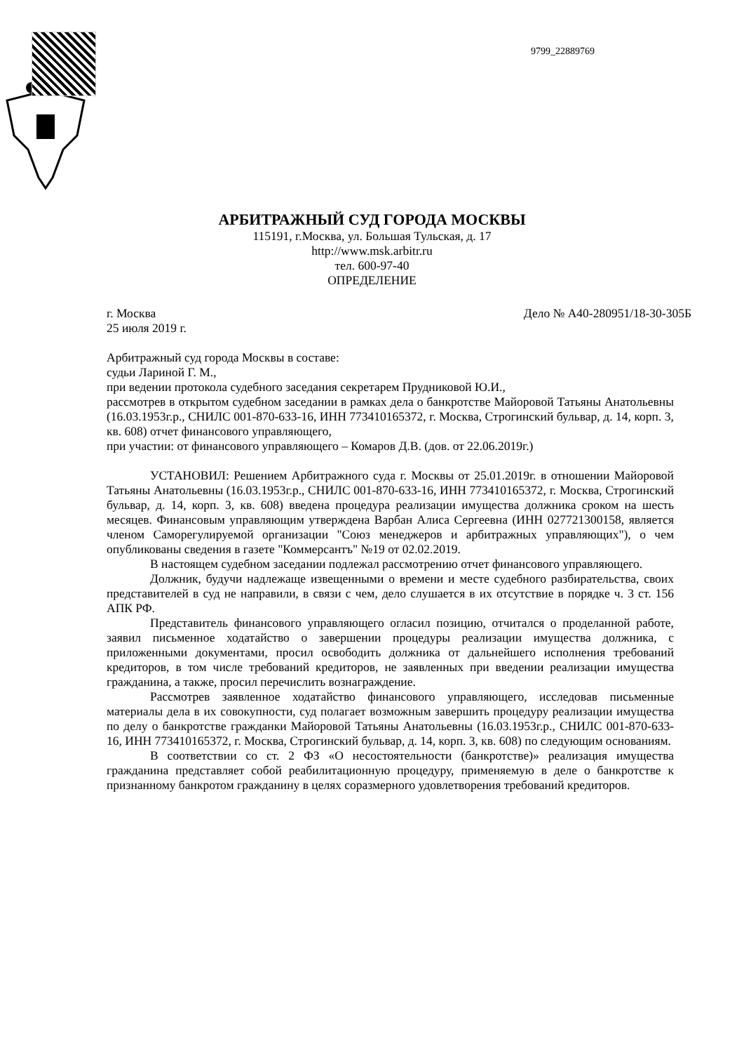9799_22889769
АРБИТРАЖНЫЙ СУД ГОРОДА МОСКВЫ
115191, г.Москва, ул. Большая Тульская, д. 17
http://www.msk.arbitr.ru
тел. 600-97-40
ОПРЕДЕЛЕНИЕ
г. Москва Дело № А40-280951/18-30-305Б
25 июля 2019 г.
Арбитражный суд города Москвы в составе:
судьи Лариной Г. М.,
при ведении протокола судебного заседания секретарем Прудниковой Ю.И.,
рассмотрев в открытом судебном заседании в рамках дела о банкротстве Майоровой Татьяны Анатольевны (16.03.1953г.р., СНИЛС 001-870-633-16, ИНН 773410165372, г. Москва, Строгинский бульвар, д. 14, корп. 3, кв. 608) отчет финансового управляющего,
при участии: от финансового управляющего – Комаров Д.В. (дов. от 22.06.2019г.)
УСТАНОВИЛ: Решением Арбитражного суда г. Москвы от 25.01.2019г. в отношении Майоровой Татьяны Анатольевны (16.03.1953г.р., СНИЛС 001-870-633-16, ИНН 773410165372, г. Москва, Строгинский бульвар, д. 14, корп. 3, кв. 608) введена процедура реализации имущества должника сроком на шесть месяцев. Финансовым управляющим утверждена Варбан Алиса Сергеевна (ИНН 027721300158, является членом Саморегулируемой организации "Союз менеджеров и арбитражных управляющих"), о чем опубликованы сведения в газете "Коммерсантъ" №19 от 02.02.2019.
В настоящем судебном заседании подлежал рассмотрению отчет финансового управляющего.
Должник, будучи надлежаще извещенными о времени и месте судебного разбирательства, своих представителей в суд не направили, в связи с чем, дело слушается в их отсутствие в порядке ч. 3 ст. 156 АПК РФ.
Представитель финансового управляющего огласил позицию, отчитался о проделанной работе, заявил письменное ходатайство о завершении процедуры реализации имущества должника, с приложенными документами, просил освободить должника от дальнейшего исполнения требований кредиторов, в том числе требований кредиторов, не заявленных при введении реализации имущества гражданина, а также, просил перечислить вознаграждение.
Рассмотрев заявленное ходатайство финансового управляющего, исследовав письменные материалы дела в их совокупности, суд полагает возможным завершить процедуру реализации имущества по делу о банкротстве гражданки Майоровой Татьяны Анатольевны (16.03.1953г.р., СНИЛС 001-870-633-16, ИНН 773410165372, г. Москва, Строгинский бульвар, д. 14, корп. 3, кв. 608) по следующим основаниям.
В соответствии со ст. 2 ФЗ «О несостоятельности (банкротстве)» реализация имущества гражданина представляет собой реабилитационную процедуру, применяемую в деле о банкротстве к признанному банкротом гражданину в целях соразмерного удовлетворения требований кредиторов.